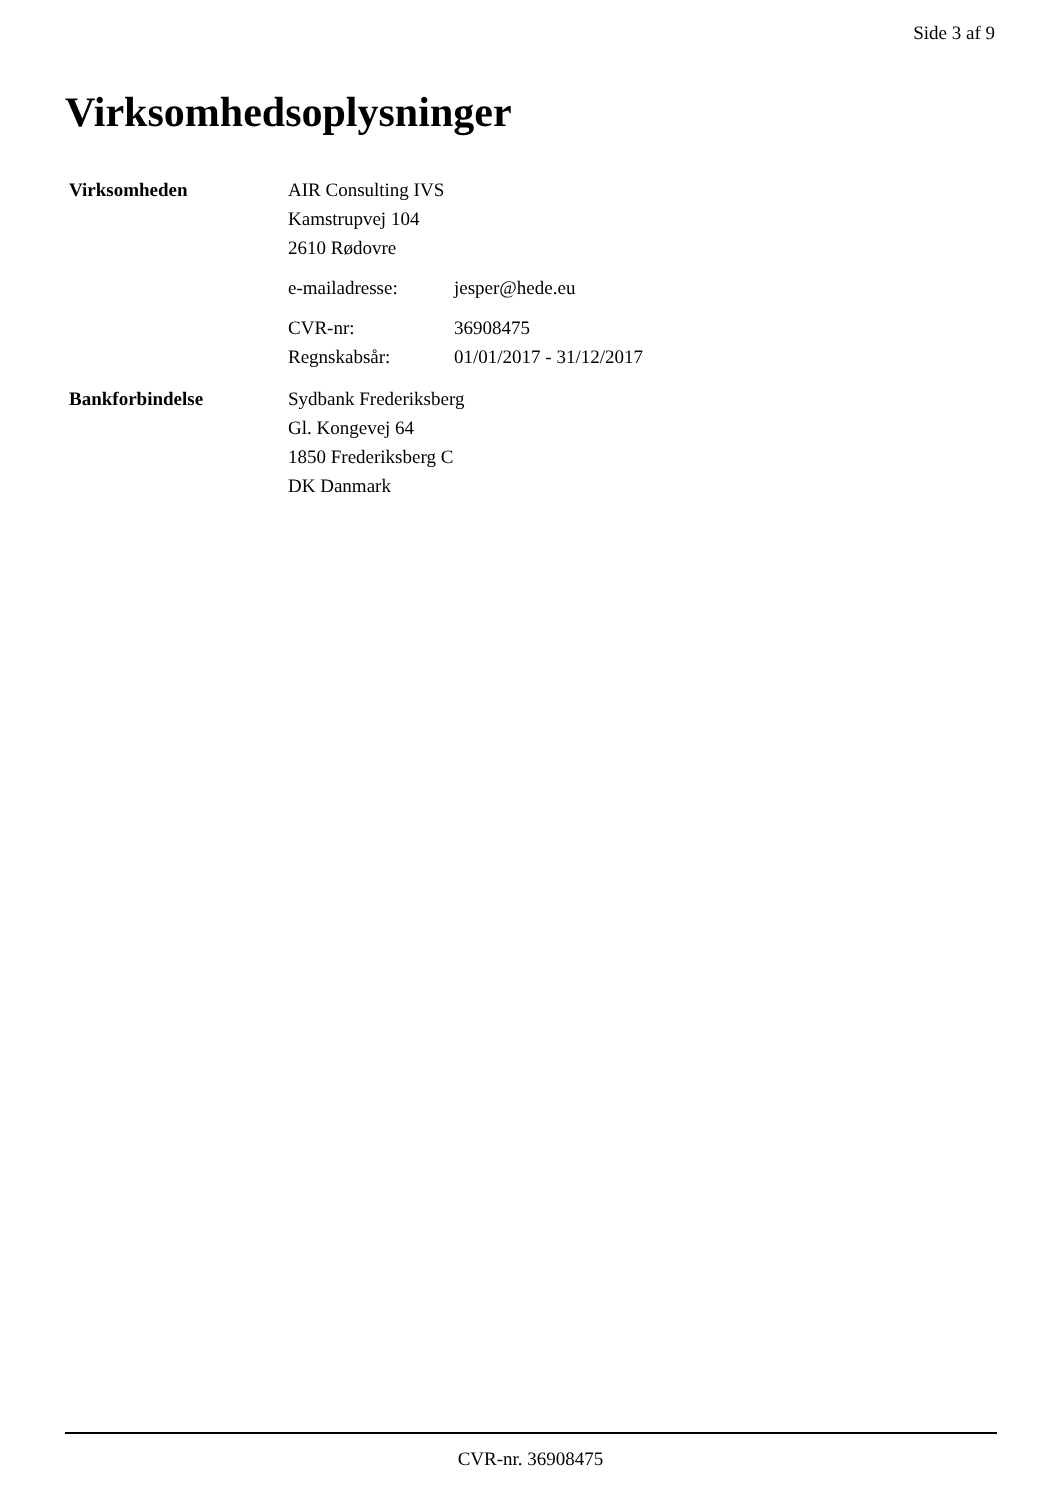Side 3 af 9
Virksomhedsoplysninger
Virksomheden
AIR Consulting IVS
Kamstrupvej 104
2610 Rødovre
e-mailadresse: jesper@hede.eu
CVR-nr: 36908475
Regnskabsår: 01/01/2017 - 31/12/2017
Bankforbindelse
Sydbank Frederiksberg
Gl. Kongevej 64
1850 Frederiksberg C
DK Danmark
CVR-nr. 36908475